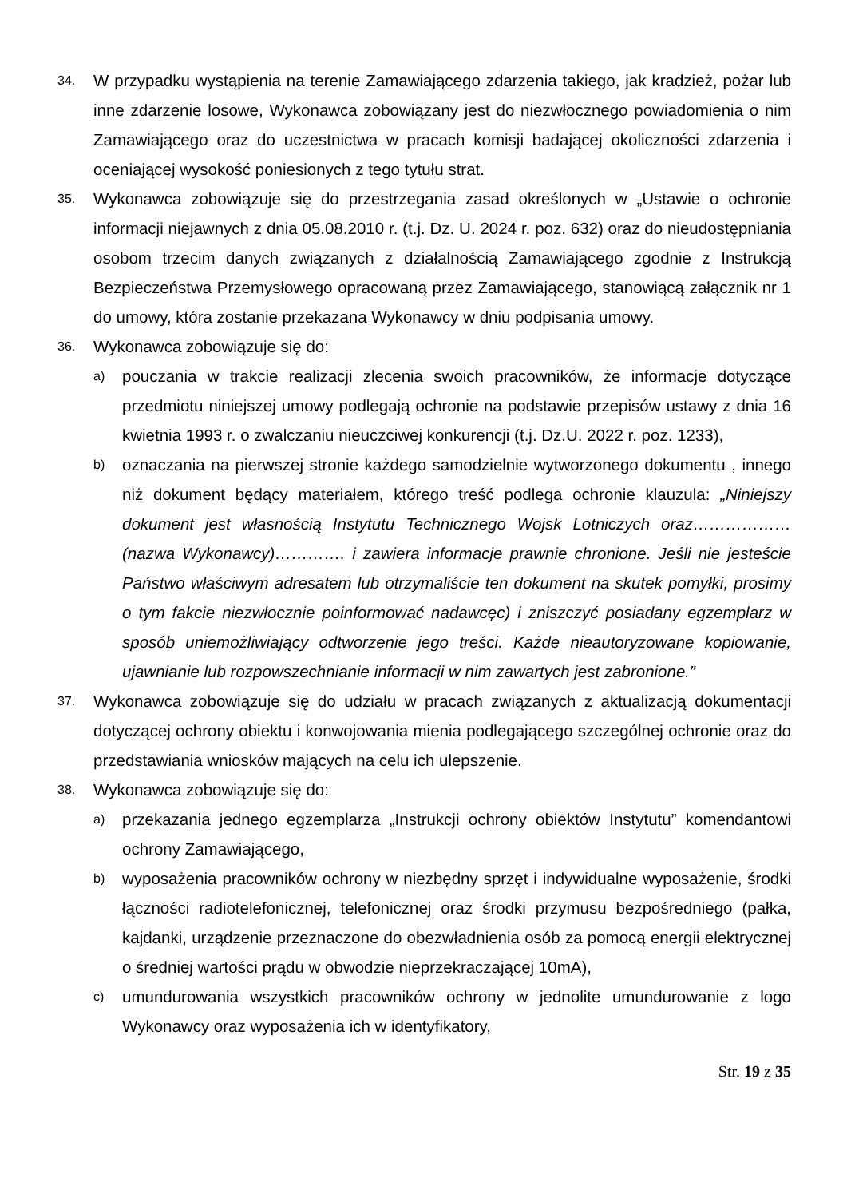34.
W przypadku wystąpienia na terenie Zamawiającego zdarzenia takiego, jak kradzież, pożar lub inne zdarzenie losowe, Wykonawca zobowiązany jest do niezwłocznego powiadomienia o nim Zamawiającego oraz do uczestnictwa w pracach komisji badającej okoliczności zdarzenia i oceniającej wysokość poniesionych z tego tytułu strat.
35.
Wykonawca zobowiązuje się do przestrzegania zasad określonych w „Ustawie o ochronie informacji niejawnych z dnia 05.08.2010 r. (t.j. Dz. U. 2024 r. poz. 632) oraz do nieudostępniania osobom trzecim danych związanych z działalnością Zamawiającego zgodnie z Instrukcją Bezpieczeństwa Przemysłowego opracowaną przez Zamawiającego, stanowiącą załącznik nr 1 do umowy, która zostanie przekazana Wykonawcy w dniu podpisania umowy.
36.
Wykonawca zobowiązuje się do:
a)
pouczania w trakcie realizacji zlecenia swoich pracowników, że informacje dotyczące przedmiotu niniejszej umowy podlegają ochronie na podstawie przepisów ustawy z dnia 16 kwietnia 1993 r. o zwalczaniu nieuczciwej konkurencji (t.j. Dz.U. 2022 r. poz. 1233),
b)
oznaczania na pierwszej stronie każdego samodzielnie wytworzonego dokumentu , innego niż dokument będący materiałem, którego treść podlega ochronie klauzula: „Niniejszy dokument jest własnością Instytutu Technicznego Wojsk Lotniczych oraz………………(nazwa Wykonawcy)…………. i zawiera informacje prawnie chronione. Jeśli nie jesteście Państwo właściwym adresatem lub otrzymaliście ten dokument na skutek pomyłki, prosimy o tym fakcie niezwłocznie poinformować nadawcęc) i zniszczyć posiadany egzemplarz w sposób uniemożliwiający odtworzenie jego treści. Każde nieautoryzowane kopiowanie, ujawnianie lub rozpowszechnianie informacji w nim zawartych jest zabronione.”
37.
Wykonawca zobowiązuje się do udziału w pracach związanych z aktualizacją dokumentacji dotyczącej ochrony obiektu i konwojowania mienia podlegającego szczególnej ochronie oraz do przedstawiania wniosków mających na celu ich ulepszenie.
38.
Wykonawca zobowiązuje się do:
a)
przekazania jednego egzemplarza „Instrukcji ochrony obiektów Instytutu” komendantowi ochrony Zamawiającego,
b)
wyposażenia pracowników ochrony w niezbędny sprzęt i indywidualne wyposażenie, środki łączności radiotelefonicznej, telefonicznej oraz środki przymusu bezpośredniego (pałka, kajdanki, urządzenie przeznaczone do obezwładnienia osób za pomocą energii elektrycznej o średniej wartości prądu w obwodzie nieprzekraczającej 10mA),
c)
umundurowania wszystkich pracowników ochrony w jednolite umundurowanie z logo Wykonawcy oraz wyposażenia ich w identyfikatory,
Str. 19 z 35